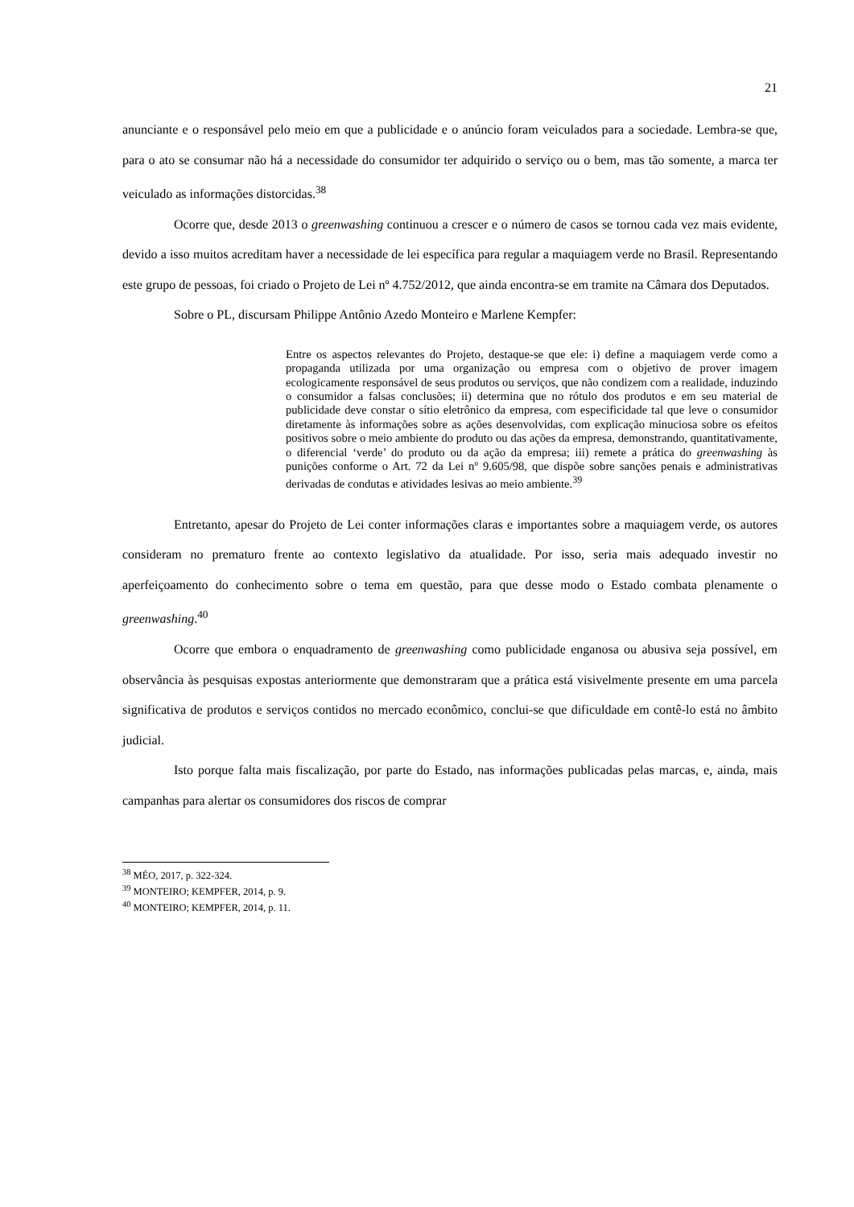21
anunciante e o responsável pelo meio em que a publicidade e o anúncio foram veiculados para a sociedade. Lembra-se que, para o ato se consumar não há a necessidade do consumidor ter adquirido o serviço ou o bem, mas tão somente, a marca ter veiculado as informações distorcidas.<sup>38</sup>
Ocorre que, desde 2013 o greenwashing continuou a crescer e o número de casos se tornou cada vez mais evidente, devido a isso muitos acreditam haver a necessidade de lei específica para regular a maquiagem verde no Brasil. Representando este grupo de pessoas, foi criado o Projeto de Lei nº 4.752/2012, que ainda encontra-se em tramite na Câmara dos Deputados.
Sobre o PL, discursam Philippe Antônio Azedo Monteiro e Marlene Kempfer:
Entre os aspectos relevantes do Projeto, destaque-se que ele: i) define a maquiagem verde como a propaganda utilizada por uma organização ou empresa com o objetivo de prover imagem ecologicamente responsável de seus produtos ou serviços, que não condizem com a realidade, induzindo o consumidor a falsas conclusões; ii) determina que no rótulo dos produtos e em seu material de publicidade deve constar o sítio eletrônico da empresa, com especificidade tal que leve o consumidor diretamente às informações sobre as ações desenvolvidas, com explicação minuciosa sobre os efeitos positivos sobre o meio ambiente do produto ou das ações da empresa, demonstrando, quantitativamente, o diferencial ‘verde’ do produto ou da ação da empresa; iii) remete a prática do greenwashing às punições conforme o Art. 72 da Lei nº 9.605/98, que dispõe sobre sanções penais e administrativas derivadas de condutas e atividades lesivas ao meio ambiente.<sup>39</sup>
Entretanto, apesar do Projeto de Lei conter informações claras e importantes sobre a maquiagem verde, os autores consideram no prematuro frente ao contexto legislativo da atualidade. Por isso, seria mais adequado investir no aperfeiçoamento do conhecimento sobre o tema em questão, para que desse modo o Estado combata plenamente o greenwashing.<sup>40</sup>
Ocorre que embora o enquadramento de greenwashing como publicidade enganosa ou abusiva seja possível, em observância às pesquisas expostas anteriormente que demonstraram que a prática está visivelmente presente em uma parcela significativa de produtos e serviços contidos no mercado econômico, conclui-se que dificuldade em contê-lo está no âmbito judicial.
Isto porque falta mais fiscalização, por parte do Estado, nas informações publicadas pelas marcas, e, ainda, mais campanhas para alertar os consumidores dos riscos de comprar
<sup>38</sup> MÉO, 2017, p. 322-324.
<sup>39</sup> MONTEIRO; KEMPFER, 2014, p. 9.
<sup>40</sup> MONTEIRO; KEMPFER, 2014, p. 11.